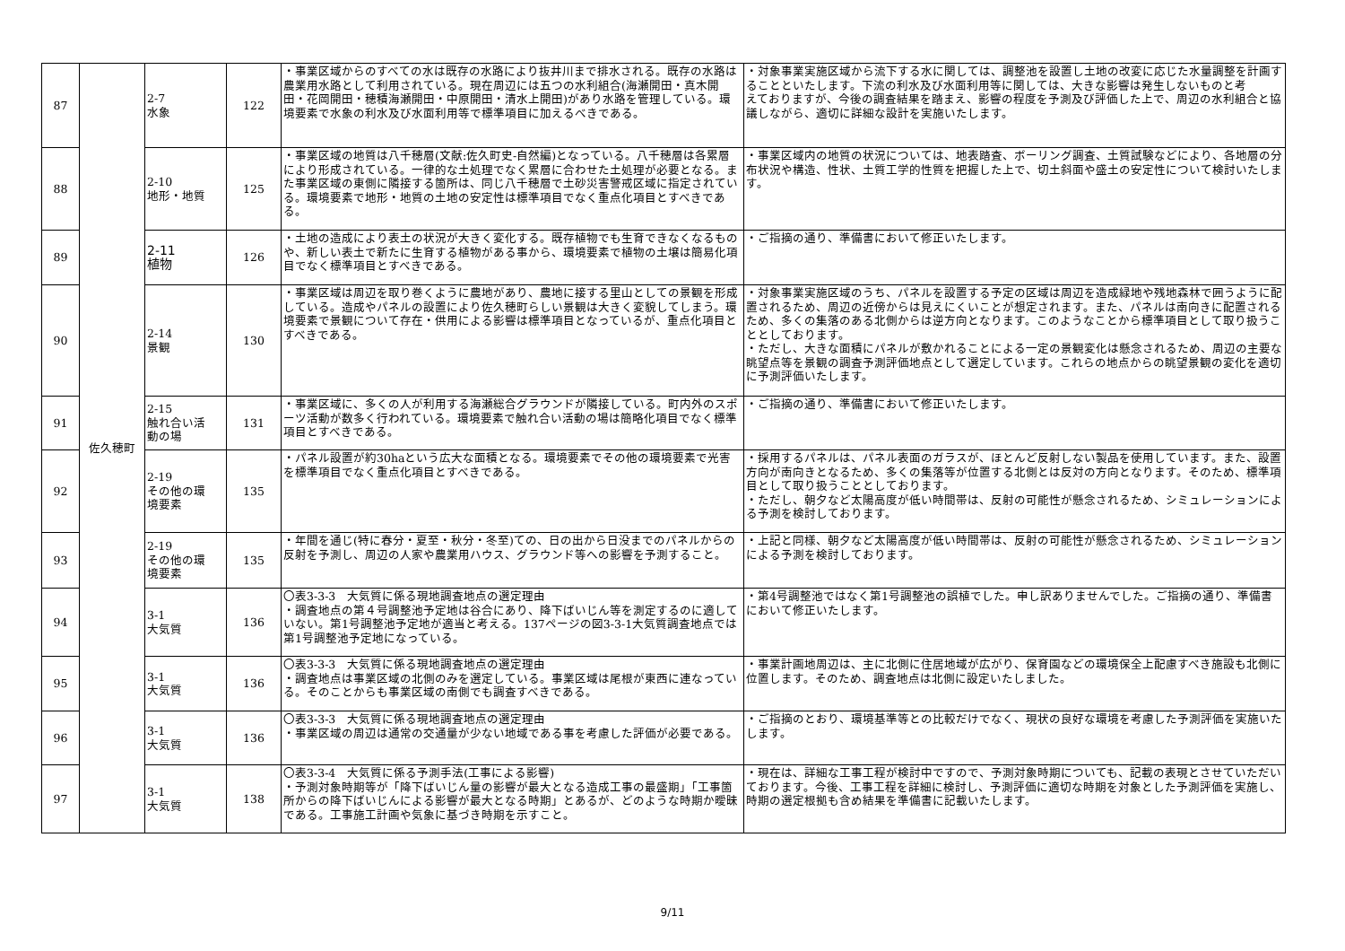| 87 | 佐久穂町 | 2-7 水象 | 122 | ・事業区域からのすべての水は既存の水路により抜井川まで排水される。既存の水路は農業用水路として利用されている。現在周辺には五つの水利組合(海瀬開田・真木開田・花岡開田・穂積海瀬開田・中原開田・清水上開田)があり水路を管理している。環境要素で水象の利水及び水面利用等で標準項目に加えるべきである。 | ・対象事業実施区域から流下する水に関しては、調整池を設置し土地の改変に応じた水量調整を計画することといたします。下流の利水及び水面利用等に関しては、大きな影響は発生しないものと考 えておりますが、今後の調査結果を踏まえ、影響の程度を予測及び評価した上で、周辺の水利組合と協議しながら、適切に詳細な設計を実施いたします。 |
| 88 | | 2-10 地形・地質 | 125 | ・事業区域の地質は八千穂層(文献:佐久町史-自然編)となっている。八千穂層は各累層により形成されている。一律的な土処理でなく累層に合わせた土処理が必要となる。また事業区域の東側に隣接する箇所は、同じ八千穂層で土砂災害警戒区域に指定されている。環境要素で地形・地質の土地の安定性は標準項目でなく重点化項目とすべきである。 | ・事業区域内の地質の状況については、地表踏査、ボーリング調査、土質試験などにより、各地層の分布状況や構造、性状、土質工学的性質を把握した上で、切土斜面や盛土の安定性について検討いたします。 |
| 89 | | 2-11 植物 | 126 | ・土地の造成により表土の状況が大きく変化する。既存植物でも生育できなくなるものや、新しい表土で新たに生育する植物がある事から、環境要素で植物の土壌は簡易化項目でなく標準項目とすべきである。 | ・ご指摘の通り、準備書において修正いたします。 |
| 90 | | 2-14 景観 | 130 | ・事業区域は周辺を取り巻くように農地があり、農地に接する里山としての景観を形成している。造成やパネルの設置により佐久穂町らしい景観は大きく変貌してしまう。環境要素で景観について存在・供用による影響は標準項目となっているが、重点化項目とすべきである。 | ・対象事業実施区域のうち、パネルを設置する予定の区域は周辺を造成緑地や残地森林で囲うように配置されるため、周辺の近傍からは見えにくいことが想定されます。また、パネルは南向きに配置されるため、多くの集落のある北側からは逆方向となります。このようなことから標準項目として取り扱うこととしております。 ・ただし、大きな面積にパネルが敷かれることによる一定の景観変化は懸念されるため、周辺の主要な眺望点等を景観の調査予測評価地点として選定しています。これらの地点からの眺望景観の変化を適切に予測評価いたします。 |
| 91 | | 2-15 触れ合い活 動の場 | 131 | ・事業区域に、多くの人が利用する海瀬総合グラウンドが隣接している。町内外のスポーツ活動が数多く行われている。環境要素で触れ合い活動の場は簡略化項目でなく標準項目とすべきである。 | ・ご指摘の通り、準備書において修正いたします。 |
| 92 | | 2-19 その他の環 境要素 | 135 | ・パネル設置が約30haという広大な面積となる。環境要素でその他の環境要素で光害を標準項目でなく重点化項目とすべきである。 | ・採用するパネルは、パネル表面のガラスが、ほとんど反射しない製品を使用しています。また、設置方向が南向きとなるため、多くの集落等が位置する北側とは反対の方向となります。そのため、標準項目として取り扱うこととしております。 ・ただし、朝夕など太陽高度が低い時間帯は、反射の可能性が懸念されるため、シミュレーションによる予測を検討しております。 |
| 93 | | 2-19 その他の環 境要素 | 135 | ・年間を通じ(特に春分・夏至・秋分・冬至)ての、日の出から日没までのパネルからの反射を予測し、周辺の人家や農業用ハウス、グラウンド等への影響を予測すること。 | ・上記と同様、朝夕など太陽高度が低い時間帯は、反射の可能性が懸念されるため、シミュレーションによる予測を検討しております。 |
| 94 | | 3-1 大気質 | 136 | 〇表3-3-3 大気質に係る現地調査地点の選定理由 ・調査地点の第４号調整池予定地は谷合にあり、降下ばいじん等を測定するのに適していない。第1号調整池予定地が適当と考える。137ページの図3-3-1大気質調査地点では第1号調整池予定地になっている。 | ・第4号調整池ではなく第1号調整池の誤植でした。申し訳ありませんでした。ご指摘の通り、準備書において修正いたします。 |
| 95 | | 3-1 大気質 | 136 | 〇表3-3-3 大気質に係る現地調査地点の選定理由 ・調査地点は事業区域の北側のみを選定している。事業区域は尾根が東西に連なっている。そのことからも事業区域の南側でも調査すべきである。 | ・事業計画地周辺は、主に北側に住居地域が広がり、保育園などの環境保全上配慮すべき施設も北側に位置します。そのため、調査地点は北側に設定いたしました。 |
| 96 | | 3-1 大気質 | 136 | 〇表3-3-3 大気質に係る現地調査地点の選定理由 ・事業区域の周辺は通常の交通量が少ない地域である事を考慮した評価が必要である。 | ・ご指摘のとおり、環境基準等との比較だけでなく、現状の良好な環境を考慮した予測評価を実施いたします。 |
| 97 | | 3-1 大気質 | 138 | 〇表3-3-4 大気質に係る予測手法(工事による影響) ・予測対象時期等が「降下ばいじん量の影響が最大となる造成工事の最盛期」「工事箇所からの降下ばいじんによる影響が最大となる時期」とあるが、どのような時期か曖昧である。工事施工計画や気象に基づき時期を示すこと。 | ・現在は、詳細な工事工程が検討中ですので、予測対象時期についても、記載の表現とさせていただいております。今後、工事工程を詳細に検討し、予測評価に適切な時期を対象とした予測評価を実施し、時期の選定根拠も含め結果を準備書に記載いたします。 |
9/11